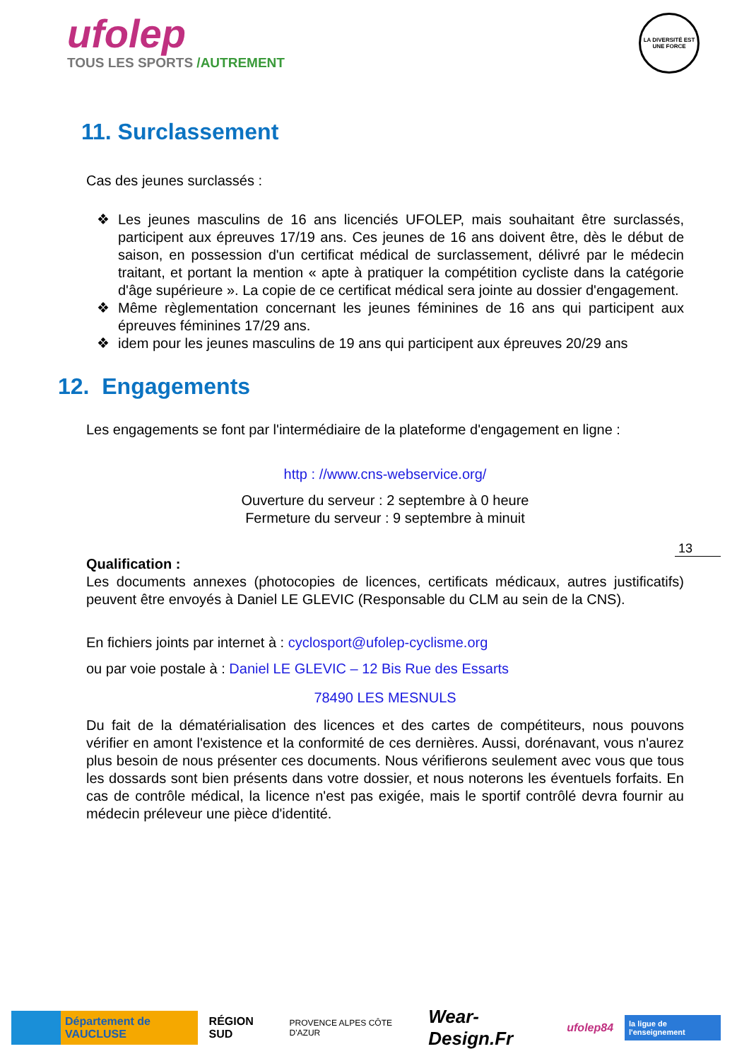ufolep
TOUS LES SPORTS /AUTREMENT
LA DIVERSITÉ EST UNE FORCE
11. Surclassement
Cas des jeunes surclassés :
❖ Les jeunes masculins de 16 ans licenciés UFOLEP, mais souhaitant être surclassés, participent aux épreuves 17/19 ans. Ces jeunes de 16 ans doivent être, dès le début de saison, en possession d'un certificat médical de surclassement, délivré par le médecin traitant, et portant la mention « apte à pratiquer la compétition cycliste dans la catégorie d'âge supérieure ». La copie de ce certificat médical sera jointe au dossier d'engagement.
❖ Même règlementation concernant les jeunes féminines de 16 ans qui participent aux épreuves féminines 17/29 ans.
❖ idem pour les jeunes masculins de 19 ans qui participent aux épreuves 20/29 ans
12. Engagements
Les engagements se font par l'intermédiaire de la plateforme d'engagement en ligne :
http : //www.cns-webservice.org/
Ouverture du serveur : 2 septembre à 0 heure
Fermeture du serveur : 9 septembre à minuit
Qualification :
Les documents annexes (photocopies de licences, certificats médicaux, autres justificatifs) peuvent être envoyés à Daniel LE GLEVIC (Responsable du CLM au sein de la CNS).
En fichiers joints par internet à : cyclosport@ufolep-cyclisme.org
ou par voie postale à : Daniel LE GLEVIC – 12 Bis Rue des Essarts
78490 LES MESNULS
Du fait de la dématérialisation des licences et des cartes de compétiteurs, nous pouvons vérifier en amont l'existence et la conformité de ces dernières. Aussi, dorénavant, vous n'aurez plus besoin de nous présenter ces documents. Nous vérifierons seulement avec vous que tous les dossards sont bien présents dans votre dossier, et nous noterons les éventuels forfaits. En cas de contrôle médical, la licence n'est pas exigée, mais le sportif contrôlé devra fournir au médecin préleveur une pièce d'identité.
13
Département de VAUCLUSE
RÉGION SUD
PROVENCE ALPES CÔTE D'AZUR
Wear-Design.Fr
ufolep84
la ligue de l'enseignement